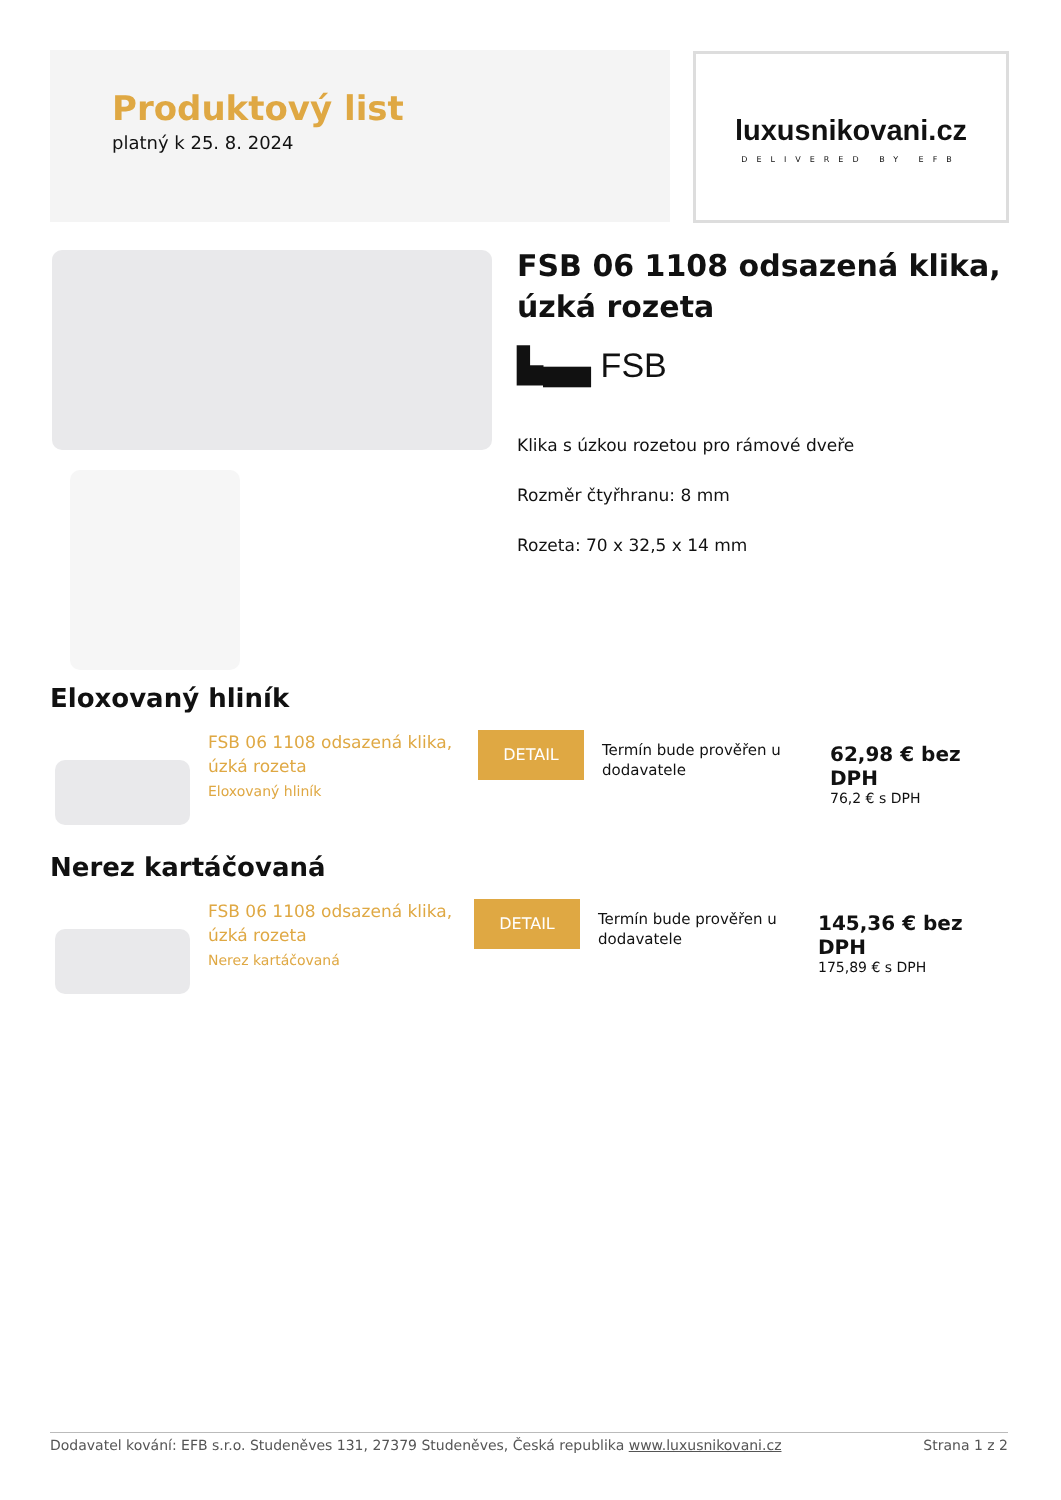Produktový list
platný k 25. 8. 2024
luxusnikovani.cz
DELIVERED BY EFB
FSB 06 1108 odsazená klika, úzká rozeta
▙▄▄ FSB
Klika s úzkou rozetou pro rámové dveře
Rozměr čtyřhranu: 8 mm
Rozeta: 70 x 32,5 x 14 mm
Eloxovaný hliník
FSB 06 1108 odsazená klika,
úzká rozeta
Eloxovaný hliník
DETAIL
Termín bude prověřen u
dodavatele
62,98 € bez DPH
76,2 € s DPH
Nerez kartáčovaná
FSB 06 1108 odsazená klika,
úzká rozeta
Nerez kartáčovaná
DETAIL
Termín bude prověřen u
dodavatele
145,36 € bez DPH
175,89 € s DPH
Dodavatel kování: EFB s.r.o. Studeněves 131, 27379 Studeněves, Česká republika www.luxusnikovani.cz Strana 1 z 2